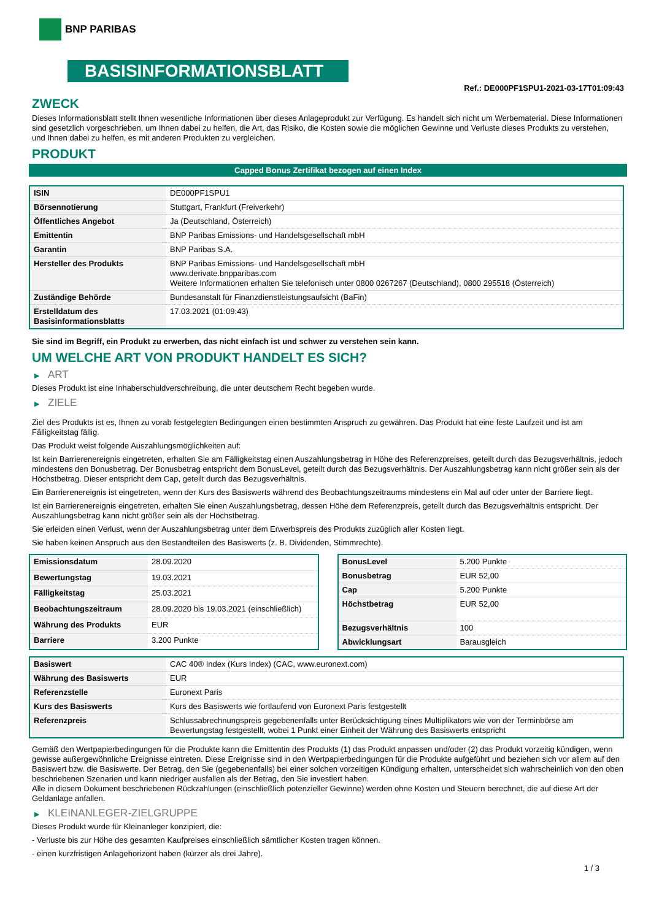BNP PARIBAS
BASISINFORMATIONSBLATT
Ref.: DE000PF1SPU1-2021-03-17T01:09:43
ZWECK
Dieses Informationsblatt stellt Ihnen wesentliche Informationen über dieses Anlageprodukt zur Verfügung. Es handelt sich nicht um Werbematerial. Diese Informationen sind gesetzlich vorgeschrieben, um Ihnen dabei zu helfen, die Art, das Risiko, die Kosten sowie die möglichen Gewinne und Verluste dieses Produkts zu verstehen, und Ihnen dabei zu helfen, es mit anderen Produkten zu vergleichen.
PRODUKT
Capped Bonus Zertifikat bezogen auf einen Index
| ISIN | DE000PF1SPU1 |
| Börsennotierung | Stuttgart, Frankfurt (Freiverkehr) |
| Öffentliches Angebot | Ja (Deutschland, Österreich) |
| Emittentin | BNP Paribas Emissions- und Handelsgesellschaft mbH |
| Garantin | BNP Paribas S.A. |
| Hersteller des Produkts | BNP Paribas Emissions- und Handelsgesellschaft mbH www.derivate.bnpparibas.com Weitere Informationen erhalten Sie telefonisch unter 0800 0267267 (Deutschland), 0800 295518 (Österreich) |
| Zuständige Behörde | Bundesanstalt für Finanzdienstleistungsaufsicht (BaFin) |
| Erstelldatum des Basisinformationsblatts | 17.03.2021 (01:09:43) |
Sie sind im Begriff, ein Produkt zu erwerben, das nicht einfach ist und schwer zu verstehen sein kann.
UM WELCHE ART VON PRODUKT HANDELT ES SICH?
▶ ART
Dieses Produkt ist eine Inhaberschuldverschreibung, die unter deutschem Recht begeben wurde.
▶ ZIELE
Ziel des Produkts ist es, Ihnen zu vorab festgelegten Bedingungen einen bestimmten Anspruch zu gewähren. Das Produkt hat eine feste Laufzeit und ist am Fälligkeitstag fällig.
Das Produkt weist folgende Auszahlungsmöglichkeiten auf:
Ist kein Barrierenereignis eingetreten, erhalten Sie am Fälligkeitstag einen Auszahlungsbetrag in Höhe des Referenzpreises, geteilt durch das Bezugsverhältnis, jedoch mindestens den Bonusbetrag. Der Bonusbetrag entspricht dem BonusLevel, geteilt durch das Bezugsverhältnis. Der Auszahlungsbetrag kann nicht größer sein als der Höchstbetrag. Dieser entspricht dem Cap, geteilt durch das Bezugsverhältnis.
Ein Barrierenereignis ist eingetreten, wenn der Kurs des Basiswerts während des Beobachtungszeitraums mindestens ein Mal auf oder unter der Barriere liegt.
Ist ein Barrierenereignis eingetreten, erhalten Sie einen Auszahlungsbetrag, dessen Höhe dem Referenzpreis, geteilt durch das Bezugsverhältnis entspricht. Der Auszahlungsbetrag kann nicht größer sein als der Höchstbetrag.
Sie erleiden einen Verlust, wenn der Auszahlungsbetrag unter dem Erwerbspreis des Produkts zuzüglich aller Kosten liegt.
Sie haben keinen Anspruch aus den Bestandteilen des Basiswerts (z. B. Dividenden, Stimmrechte).
| Emissionsdatum | 28.09.2020 |
| Bewertungstag | 19.03.2021 |
| Fälligkeitstag | 25.03.2021 |
| Beobachtungszeitraum | 28.09.2020 bis 19.03.2021 (einschließlich) |
| Währung des Produkts | EUR |
| Barriere | 3.200 Punkte |
| BonusLevel | 5.200 Punkte |
| Bonusbetrag | EUR 52,00 |
| Cap | 5.200 Punkte |
| Höchstbetrag | EUR 52,00 |
| Bezugsverhältnis | 100 |
| Abwicklungsart | Barausgleich |
| Basiswert | CAC 40® Index (Kurs Index) (CAC, www.euronext.com) |
| Währung des Basiswerts | EUR |
| Referenzstelle | Euronext Paris |
| Kurs des Basiswerts | Kurs des Basiswerts wie fortlaufend von Euronext Paris festgestellt |
| Referenzpreis | Schlussabrechnungspreis gegebenenfalls unter Berücksichtigung eines Multiplikators wie von der Terminbörse am Bewertungstag festgestellt, wobei 1 Punkt einer Einheit der Währung des Basiswerts entspricht |
Gemäß den Wertpapierbedingungen für die Produkte kann die Emittentin des Produkts (1) das Produkt anpassen und/oder (2) das Produkt vorzeitig kündigen, wenn gewisse außergewöhnliche Ereignisse eintreten. Diese Ereignisse sind in den Wertpapierbedingungen für die Produkte aufgeführt und beziehen sich vor allem auf den Basiswert bzw. die Basiswerte. Der Betrag, den Sie (gegebenenfalls) bei einer solchen vorzeitigen Kündigung erhalten, unterscheidet sich wahrscheinlich von den oben beschriebenen Szenarien und kann niedriger ausfallen als der Betrag, den Sie investiert haben.
Alle in diesem Dokument beschriebenen Rückzahlungen (einschließlich potenzieller Gewinne) werden ohne Kosten und Steuern berechnet, die auf diese Art der Geldanlage anfallen.
▶ KLEINANLEGER-ZIELGRUPPE
Dieses Produkt wurde für Kleinanleger konzipiert, die:
- Verluste bis zur Höhe des gesamten Kaufpreises einschließlich sämtlicher Kosten tragen können.
- einen kurzfristigen Anlagehorizont haben (kürzer als drei Jahre).
1 / 3